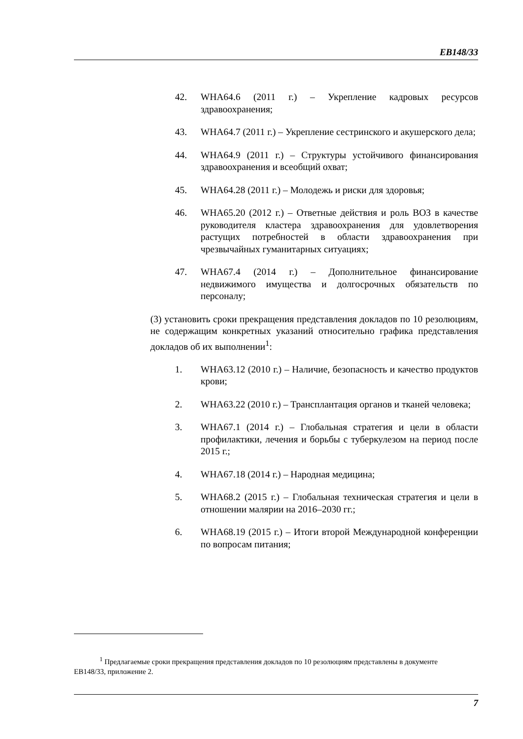EB148/33
42. WHA64.6 (2011 г.) – Укрепление кадровых ресурсов здравоохранения;
43. WHA64.7 (2011 г.) – Укрепление сестринского и акушерского дела;
44. WHA64.9 (2011 г.) – Структуры устойчивого финансирования здравоохранения и всеобщий охват;
45. WHA64.28 (2011 г.) – Молодежь и риски для здоровья;
46. WHA65.20 (2012 г.) – Ответные действия и роль ВОЗ в качестве руководителя кластера здравоохранения для удовлетворения растущих потребностей в области здравоохранения при чрезвычайных гуманитарных ситуациях;
47. WHA67.4 (2014 г.) – Дополнительное финансирование недвижимого имущества и долгосрочных обязательств по персоналу;
(3) установить сроки прекращения представления докладов по 10 резолюциям, не содержащим конкретных указаний относительно графика представления докладов об их выполнении<sup>1</sup>:
1. WHA63.12 (2010 г.) – Наличие, безопасность и качество продуктов крови;
2. WHA63.22 (2010 г.) – Трансплантация органов и тканей человека;
3. WHA67.1 (2014 г.) – Глобальная стратегия и цели в области профилактики, лечения и борьбы с туберкулезом на период после 2015 г.;
4. WHA67.18 (2014 г.) – Народная медицина;
5. WHA68.2 (2015 г.) – Глобальная техническая стратегия и цели в отношении малярии на 2016–2030 гг.;
6. WHA68.19 (2015 г.) – Итоги второй Международной конференции по вопросам питания;
<sup>1</sup> Предлагаемые сроки прекращения представления докладов по 10 резолюциям представлены в документе EB148/33, приложение 2.
7